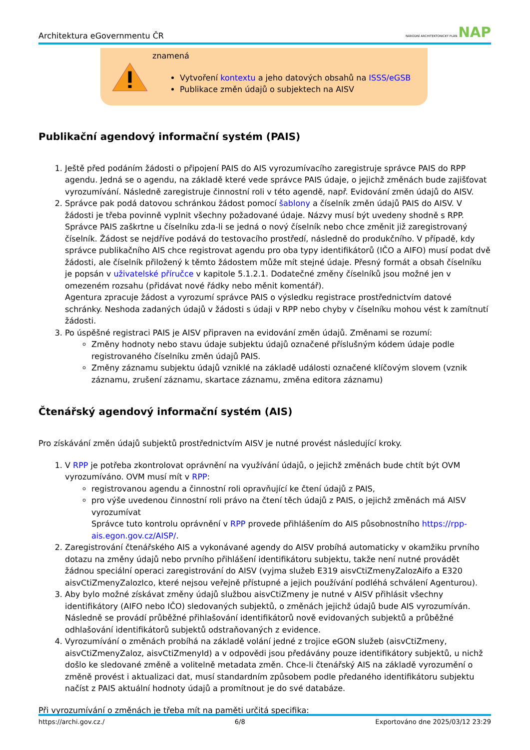Architektura eGovernmentu ČR NÁRODNÍ ARCHITEKTONICKÝ PLÁN NAP
znamená
Vytvoření kontextu a jeho datových obsahů na ISSS/eGSB
Publikace změn údajů o subjektech na AISV
Publikační agendový informační systém (PAIS)
1. Ještě před podáním žádosti o připojení PAIS do AIS vyrozumívacího zaregistruje správce PAIS do RPP agendu. Jedná se o agendu, na základě které vede správce PAIS údaje, o jejichž změnách bude zajišťovat vyrozumívání. Následně zaregistruje činnostní roli v této agendě, např. Evidování změn údajů do AISV.
2. Správce pak podá datovou schránkou žádost pomocí šablony a číselník změn údajů PAIS do AISV. V žádosti je třeba povinně vyplnit všechny požadované údaje. Názvy musí být uvedeny shodně s RPP. Správce PAIS zaškrtne u číselníku zda-li se jedná o nový číselník nebo chce změnit již zaregistrovaný číselník. Žádost se nejdříve podává do testovacího prostředí, následně do produkčního. V případě, kdy správce publikačního AIS chce registrovat agendu pro oba typy identifikátorů (IČO a AIFO) musí podat dvě žádosti, ale číselník přiložený k těmto žádostem může mít stejné údaje. Přesný formát a obsah číselníku je popsán v uživatelské příručce v kapitole 5.1.2.1. Dodatečné změny číselníků jsou možné jen v omezeném rozsahu (přidávat nové řádky nebo měnit komentář).
Agentura zpracuje žádost a vyrozumí správce PAIS o výsledku registrace prostřednictvím datové schránky. Neshoda zadaných údajů v žádosti s údaji v RPP nebo chyby v číselníku mohou vést k zamítnutí žádosti.
3. Po úspěšné registraci PAIS je AISV připraven na evidování změn údajů. Změnami se rozumí:
Změny hodnoty nebo stavu údaje subjektu údajů označené příslušným kódem údaje podle registrovaného číselníku změn údajů PAIS.
Změny záznamu subjektu údajů vzniklé na základě události označené klíčovým slovem (vznik záznamu, zrušení záznamu, skartace záznamu, změna editora záznamu)
Čtenářský agendový informační systém (AIS)
Pro získávání změn údajů subjektů prostřednictvím AISV je nutné provést následující kroky.
1. V RPP je potřeba zkontrolovat oprávnění na využívání údajů, o jejichž změnách bude chtít být OVM vyrozumíváno. OVM musí mít v RPP:
registrovanou agendu a činnostní roli opravňující ke čtení údajů z PAIS,
pro výše uvedenou činnostní roli právo na čtení těch údajů z PAIS, o jejichž změnách má AISV vyrozumívat
Správce tuto kontrolu oprávnění v RPP provede přihlášením do AIS působnostního https://rpp-ais.egon.gov.cz/AISP/.
2. Zaregistrování čtenářského AIS a vykonávané agendy do AISV probíhá automaticky v okamžiku prvního dotazu na změny údajů nebo prvního přihlášení identifikátoru subjektu, takže není nutné provádět žádnou speciální operaci zaregistrování do AISV (vyjma služeb E319 aisvCtiZmenyZalozAifo a E320 aisvCtiZmenyZalozIco, které nejsou veřejně přístupné a jejich používání podléhá schválení Agenturou).
3. Aby bylo možné získávat změny údajů službou aisvCtiZmeny je nutné v AISV přihlásit všechny identifikátory (AIFO nebo IČO) sledovaných subjektů, o změnách jejichž údajů bude AIS vyrozumíván. Následně se provádí průběžné přihlašování identifikátorů nově evidovaných subjektů a průběžné odhlašování identifikátorů subjektů odstraňovaných z evidence.
4. Vyrozumívání o změnách probíhá na základě volání jedné z trojice eGON služeb (aisvCtiZmeny, aisvCtiZmenyZaloz, aisvCtiZmenyId) a v odpovědi jsou předávány pouze identifikátory subjektů, u nichž došlo ke sledované změně a volitelně metadata změn. Chce-li čtenářský AIS na základě vyrozumění o změně provést i aktualizaci dat, musí standardním způsobem podle předaného identifikátoru subjektu načíst z PAIS aktuální hodnoty údajů a promítnout je do své databáze.
Při vyrozumívání o změnách je třeba mít na paměti určitá specifika:
https://archi.gov.cz./ 6/8 Exportováno dne 2025/03/12 23:29